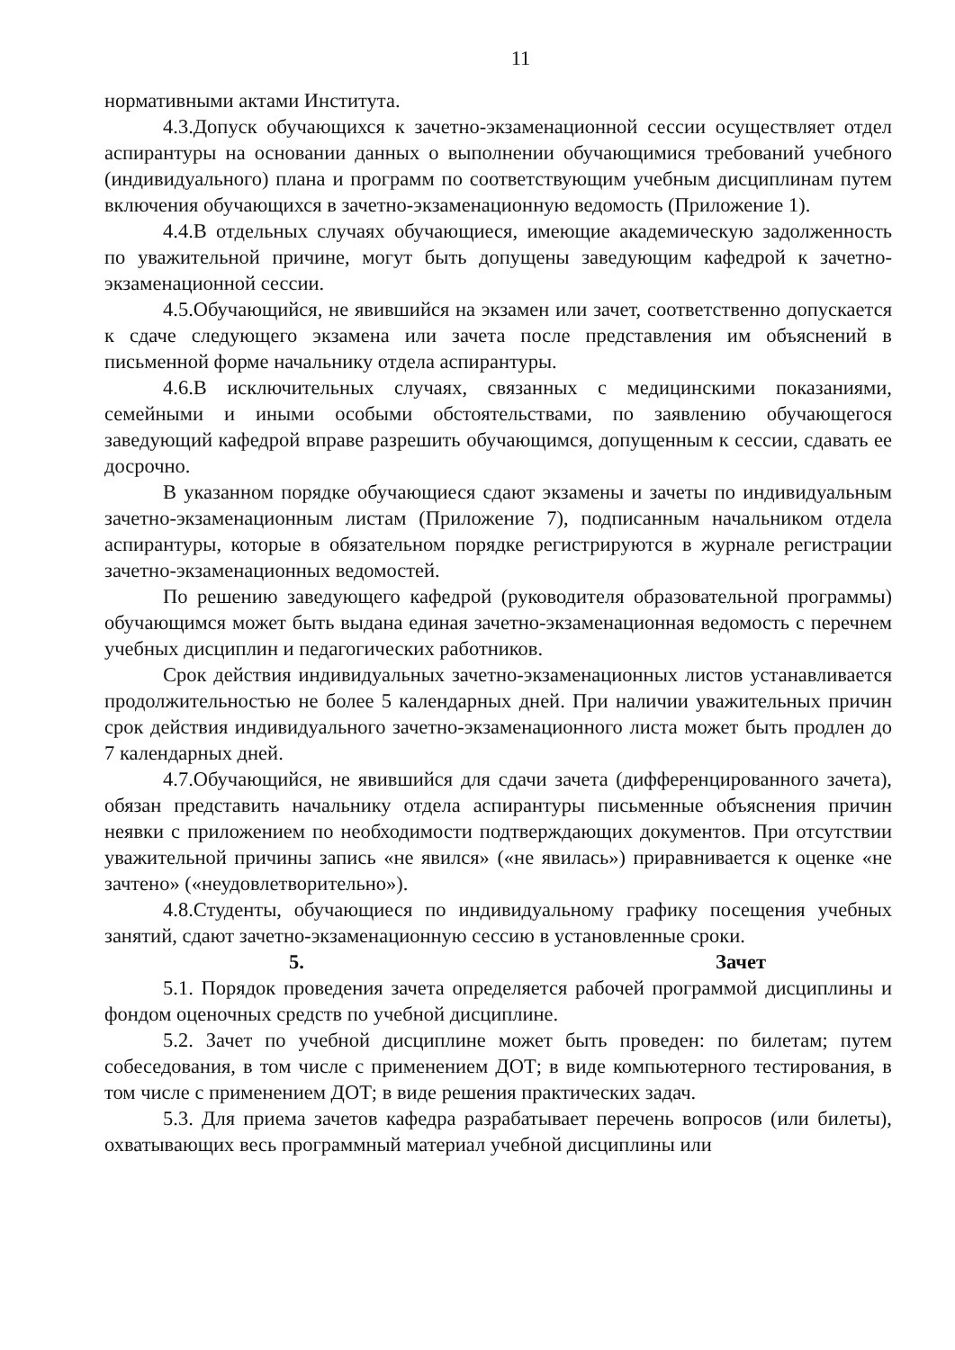11
нормативными актами Института.
4.3.Допуск обучающихся к зачетно-экзаменационной сессии осуществляет отдел аспирантуры на основании данных о выполнении обучающимися требований учебного (индивидуального) плана и программ по соответствующим учебным дисциплинам путем включения обучающихся в зачетно-экзаменационную ведомость (Приложение 1).
4.4.В отдельных случаях обучающиеся, имеющие академическую задолженность по уважительной причине, могут быть допущены заведующим кафедрой к зачетно-экзаменационной сессии.
4.5.Обучающийся, не явившийся на экзамен или зачет, соответственно допускается к сдаче следующего экзамена или зачета после представления им объяснений в письменной форме начальнику отдела аспирантуры.
4.6.В исключительных случаях, связанных с медицинскими показаниями, семейными и иными особыми обстоятельствами, по заявлению обучающегося заведующий кафедрой вправе разрешить обучающимся, допущенным к сессии, сдавать ее досрочно.
В указанном порядке обучающиеся сдают экзамены и зачеты по индивидуальным зачетно-экзаменационным листам (Приложение 7), подписанным начальником отдела аспирантуры, которые в обязательном порядке регистрируются в журнале регистрации зачетно-экзаменационных ведомостей.
По решению заведующего кафедрой (руководителя образовательной программы) обучающимся может быть выдана единая зачетно-экзаменационная ведомость с перечнем учебных дисциплин и педагогических работников.
Срок действия индивидуальных зачетно-экзаменационных листов устанавливается продолжительностью не более 5 календарных дней. При наличии уважительных причин срок действия индивидуального зачетно-экзаменационного листа может быть продлен до 7 календарных дней.
4.7.Обучающийся, не явившийся для сдачи зачета (дифференцированного зачета), обязан представить начальнику отдела аспирантуры письменные объяснения причин неявки с приложением по необходимости подтверждающих документов. При отсутствии уважительной причины запись «не явился» («не явилась») приравнивается к оценке «не зачтено» («неудовлетворительно»).
4.8.Студенты, обучающиеся по индивидуальному графику посещения учебных занятий, сдают зачетно-экзаменационную сессию в установленные сроки.
5. Зачет
5.1. Порядок проведения зачета определяется рабочей программой дисциплины и фондом оценочных средств по учебной дисциплине.
5.2. Зачет по учебной дисциплине может быть проведен: по билетам; путем собеседования, в том числе с применением ДОТ; в виде компьютерного тестирования, в том числе с применением ДОТ; в виде решения практических задач.
5.3. Для приема зачетов кафедра разрабатывает перечень вопросов (или билеты), охватывающих весь программный материал учебной дисциплины или